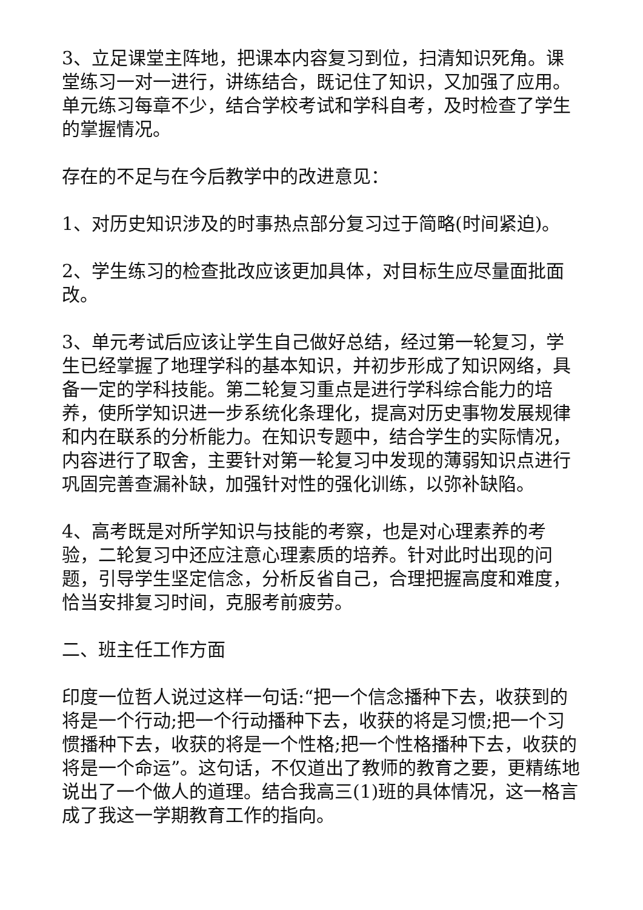3、立足课堂主阵地，把课本内容复习到位，扫清知识死角。课堂练习一对一进行，讲练结合，既记住了知识，又加强了应用。单元练习每章不少，结合学校考试和学科自考，及时检查了学生的掌握情况。
存在的不足与在今后教学中的改进意见：
1、对历史知识涉及的时事热点部分复习过于简略(时间紧迫)。
2、学生练习的检查批改应该更加具体，对目标生应尽量面批面改。
3、单元考试后应该让学生自己做好总结，经过第一轮复习，学生已经掌握了地理学科的基本知识，并初步形成了知识网络，具备一定的学科技能。第二轮复习重点是进行学科综合能力的培养，使所学知识进一步系统化条理化，提高对历史事物发展规律和内在联系的分析能力。在知识专题中，结合学生的实际情况，内容进行了取舍，主要针对第一轮复习中发现的薄弱知识点进行巩固完善查漏补缺，加强针对性的强化训练，以弥补缺陷。
4、高考既是对所学知识与技能的考察，也是对心理素养的考验，二轮复习中还应注意心理素质的培养。针对此时出现的问题，引导学生坚定信念，分析反省自己，合理把握高度和难度，恰当安排复习时间，克服考前疲劳。
二、班主任工作方面
印度一位哲人说过这样一句话:“把一个信念播种下去，收获到的将是一个行动;把一个行动播种下去，收获的将是习惯;把一个习惯播种下去，收获的将是一个性格;把一个性格播种下去，收获的将是一个命运”。这句话，不仅道出了教师的教育之要，更精练地说出了一个做人的道理。结合我高三(1)班的具体情况，这一格言成了我这一学期教育工作的指向。